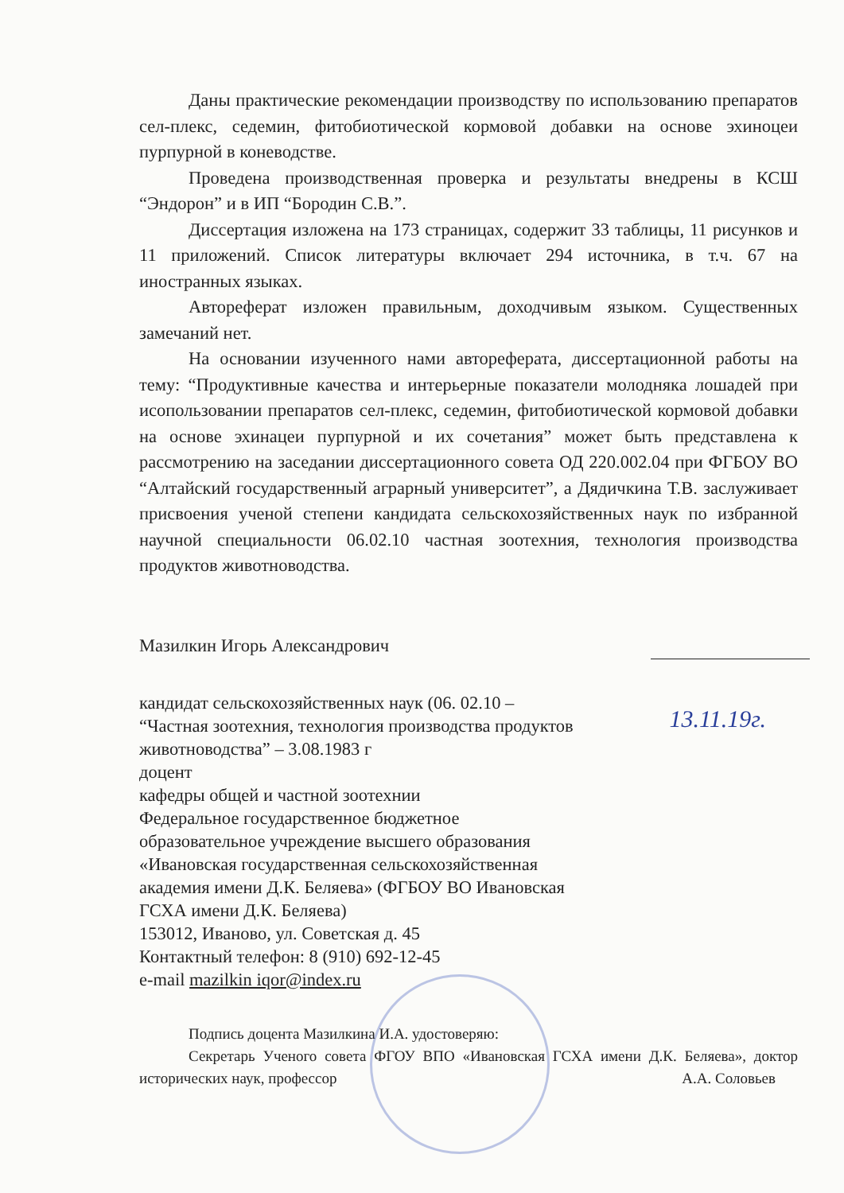Даны практические рекомендации производству по использованию препаратов сел-плекс, седемин, фитобиотической кормовой добавки на основе эхиноцеи пурпурной в коневодстве.
Проведена производственная проверка и результаты внедрены в КСШ “Эндорон” и в ИП “Бородин С.В.”.
Диссертация изложена на 173 страницах, содержит 33 таблицы, 11 рисунков и 11 приложений. Список литературы включает 294 источника, в т.ч. 67 на иностранных языках.
Автореферат изложен правильным, доходчивым языком. Существенных замечаний нет.
На основании изученного нами автореферата, диссертационной работы на тему: “Продуктивные качества и интерьерные показатели молодняка лошадей при исопользовании препаратов сел-плекс, седемин, фитобиотической кормовой добавки на основе эхинацеи пурпурной и их сочетания” может быть представлена к рассмотрению на заседании диссертационного совета ОД 220.002.04 при ФГБОУ ВО “Алтайский государственный аграрный университет”, а Дядичкина Т.В. заслуживает присвоения ученой степени кандидата сельскохозяйственных наук по избранной научной специальности 06.02.10 частная зоотехния, технология производства продуктов животноводства.
Мазилкин Игорь Александрович
13.11.19г.
кандидат сельскохозяйственных наук (06. 02.10 –
“Частная зоотехния, технология производства продуктов
животноводства” – 3.08.1983 г
доцент
кафедры общей и частной зоотехнии
Федеральное государственное бюджетное
образовательное учреждение высшего образования
«Ивановская государственная сельскохозяйственная
академия имени Д.К. Беляева» (ФГБОУ ВО Ивановская
ГСХА имени Д.К. Беляева)
153012, Иваново, ул. Советская д. 45
Контактный телефон: 8 (910) 692-12-45
e-mail mazilkin iqor@index.ru
Подпись доцента Мазилкина И.А. удостоверяю:
Секретарь Ученого совета ФГОУ ВПО «Ивановская ГСХА имени Д.К. Беляева», доктор исторических наук, профессор А.А. Соловьев